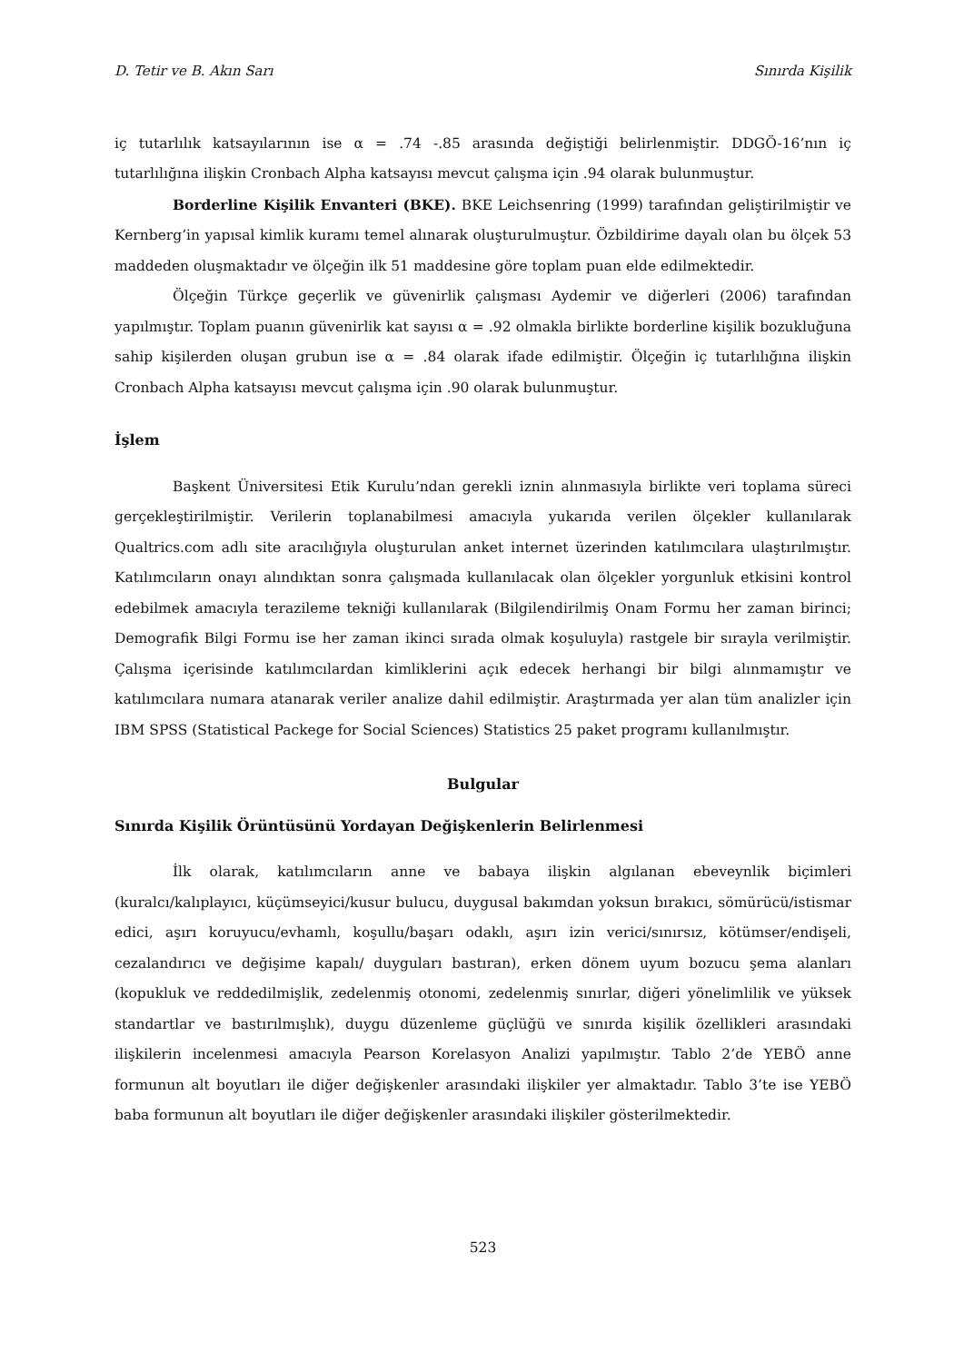D. Tetir ve B. Akın Sarı Sınırda Kişilik
iç tutarlılık katsayılarının ise α = .74 -.85 arasında değiştiği belirlenmiştir. DDGÖ-16’nın iç tutarlılığına ilişkin Cronbach Alpha katsayısı mevcut çalışma için .94 olarak bulunmuştur.
Borderline Kişilik Envanteri (BKE). BKE Leichsenring (1999) tarafından geliştirilmiştir ve Kernberg’in yapısal kimlik kuramı temel alınarak oluşturulmuştur. Özbildirime dayalı olan bu ölçek 53 maddeden oluşmaktadır ve ölçeğin ilk 51 maddesine göre toplam puan elde edilmektedir.
Ölçeğin Türkçe geçerlik ve güvenirlik çalışması Aydemir ve diğerleri (2006) tarafından yapılmıştır. Toplam puanın güvenirlik kat sayısı α = .92 olmakla birlikte borderline kişilik bozukluğuna sahip kişilerden oluşan grubun ise α = .84 olarak ifade edilmiştir. Ölçeğin iç tutarlılığına ilişkin Cronbach Alpha katsayısı mevcut çalışma için .90 olarak bulunmuştur.
İşlem
Başkent Üniversitesi Etik Kurulu’ndan gerekli iznin alınmasıyla birlikte veri toplama süreci gerçekleştirilmiştir. Verilerin toplanabilmesi amacıyla yukarıda verilen ölçekler kullanılarak Qualtrics.com adlı site aracılığıyla oluşturulan anket internet üzerinden katılımcılara ulaştırılmıştır. Katılımcıların onayı alındıktan sonra çalışmada kullanılacak olan ölçekler yorgunluk etkisini kontrol edebilmek amacıyla terazileme tekniği kullanılarak (Bilgilendirilmiş Onam Formu her zaman birinci; Demografik Bilgi Formu ise her zaman ikinci sırada olmak koşuluyla) rastgele bir sırayla verilmiştir. Çalışma içerisinde katılımcılardan kimliklerini açık edecek herhangi bir bilgi alınmamıştır ve katılımcılara numara atanarak veriler analize dahil edilmiştir. Araştırmada yer alan tüm analizler için IBM SPSS (Statistical Packege for Social Sciences) Statistics 25 paket programı kullanılmıştır.
Bulgular
Sınırda Kişilik Örüntüsünü Yordayan Değişkenlerin Belirlenmesi
İlk olarak, katılımcıların anne ve babaya ilişkin algılanan ebeveynlik biçimleri (kuralcı/kalıplayıcı, küçümseyici/kusur bulucu, duygusal bakımdan yoksun bırakıcı, sömürücü/istismar edici, aşırı koruyucu/evhamlı, koşullu/başarı odaklı, aşırı izin verici/sınırsız, kötümser/endişeli, cezalandırıcı ve değişime kapalı/ duyguları bastıran), erken dönem uyum bozucu şema alanları (kopukluk ve reddedilmişlik, zedelenmiş otonomi, zedelenmiş sınırlar, diğeri yönelimlilik ve yüksek standartlar ve bastırılmışlık), duygu düzenleme güçlüğü ve sınırda kişilik özellikleri arasındaki ilişkilerin incelenmesi amacıyla Pearson Korelasyon Analizi yapılmıştır. Tablo 2’de YEBÖ anne formunun alt boyutları ile diğer değişkenler arasındaki ilişkiler yer almaktadır. Tablo 3’te ise YEBÖ baba formunun alt boyutları ile diğer değişkenler arasındaki ilişkiler gösterilmektedir.
523